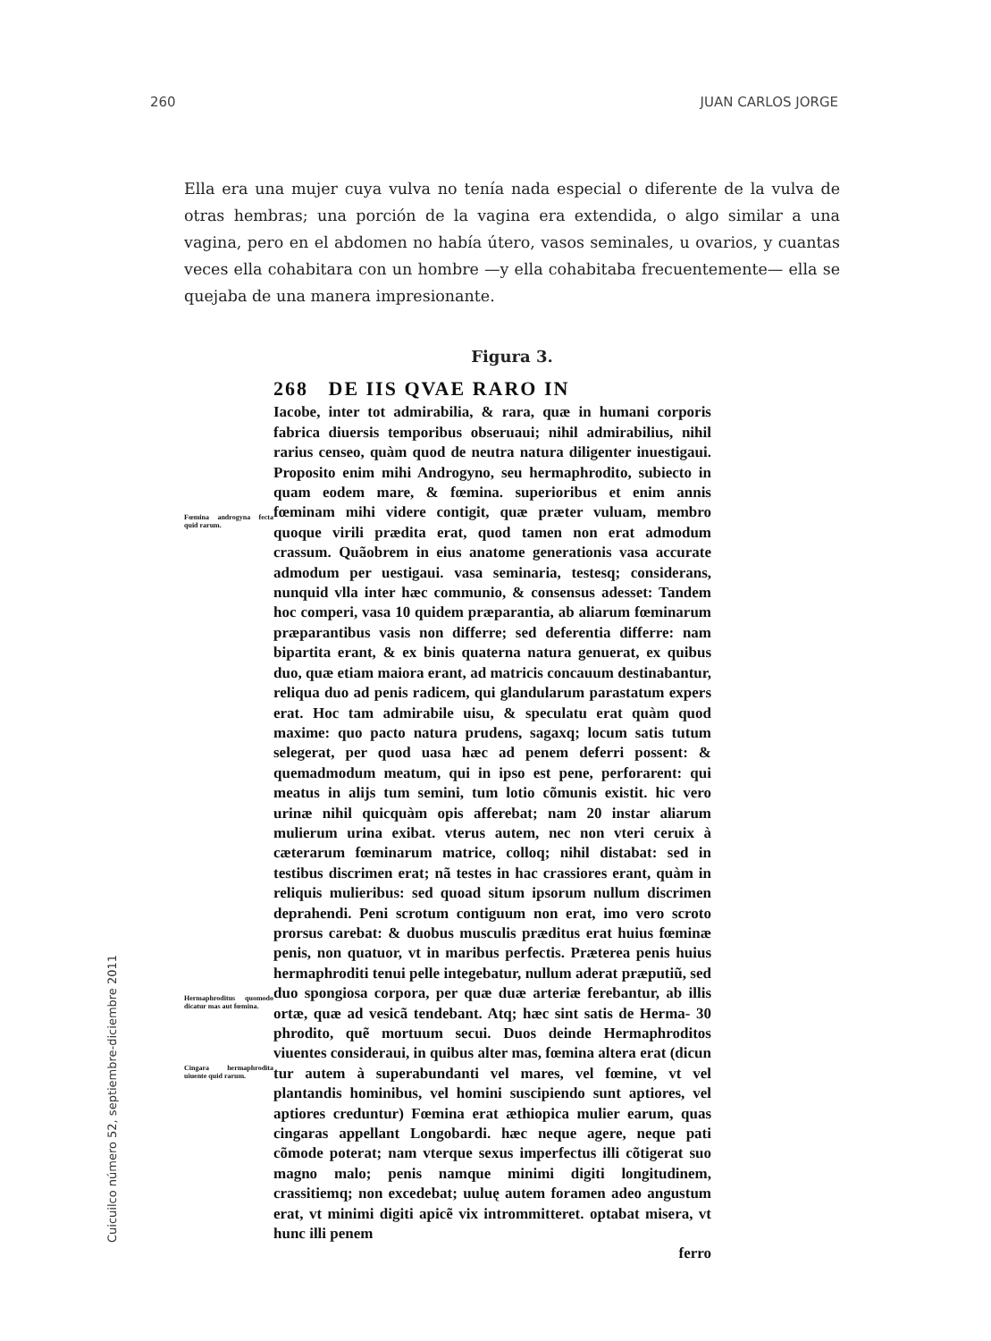260 JUAN CARLOS JORGE
Ella era una mujer cuya vulva no tenía nada especial o diferente de la vulva de otras hembras; una porción de la vagina era extendida, o algo similar a una vagina, pero en el abdomen no había útero, vasos seminales, u ovarios, y cuantas veces ella cohabitara con un hombre —y ella cohabitaba frecuentemente— ella se quejaba de una manera impresionante.
Figura 3.
Fœmina androgyna fecta quid rarum.
Hermaphroditus quomodo dicatur mas aut fœmina.
Cingara hermaphrodita uiuente quid rarum.
268 DE IIS QVAE RARO IN
Iacobe, inter tot admirabilia, & rara, quæ in humani corporis fabrica diuersis temporibus obseruaui; nihil admirabilius, nihil rarius censeo, quàm quod de neutra natura diligenter inuestigaui. Proposito enim mihi Androgyno, seu hermaphrodito, subiecto in quam eodem mare, & fœmina. superioribus et enim annis fœminam mihi videre contigit, quæ præter vuluam, membro quoque virili prædita erat, quod tamen non erat admodum crassum. Quãobrem in eius anatome generationis vasa accurate admodum per uestigaui. vasa seminaria, testesq; considerans, nunquid vlla inter hæc communio, & consensus adesset: Tandem hoc comperi, vasa 10 quidem præparantia, ab aliarum fœminarum præparantibus vasis non differre; sed deferentia differre: nam bipartita erant, & ex binis quaterna natura genuerat, ex quibus duo, quæ etiam maiora erant, ad matricis concauum destinabantur, reliqua duo ad penis radicem, qui glandularum parastatum expers erat. Hoc tam admirabile uisu, & speculatu erat quàm quod maxime: quo pacto natura prudens, sagaxq; locum satis tutum selegerat, per quod uasa hæc ad penem deferri possent: & quemadmodum meatum, qui in ipso est pene, perforarent: qui meatus in alijs tum semini, tum lotio cõmunis existit. hic vero urinæ nihil quicquàm opis afferebat; nam 20 instar aliarum mulierum urina exibat. vterus autem, nec non vteri ceruix à cæterarum fœminarum matrice, colloq; nihil distabat: sed in testibus discrimen erat; nã testes in hac crassiores erant, quàm in reliquis mulieribus: sed quoad situm ipsorum nullum discrimen deprahendi. Peni scrotum contiguum non erat, imo vero scroto prorsus carebat: & duobus musculis præditus erat huius fœminæ penis, non quatuor, vt in maribus perfectis. Præterea penis huius hermaphroditi tenui pelle integebatur, nullum aderat præputiũ, sed duo spongiosa corpora, per quæ duæ arteriæ ferebantur, ab illis ortæ, quæ ad vesicã tendebant. Atq; hæc sint satis de Herma- 30 phrodito, quẽ mortuum secui. Duos deinde Hermaphroditos viuentes consideraui, in quibus alter mas, fœmina altera erat (dicun tur autem à superabundanti vel mares, vel fœmine, vt vel plantandis hominibus, vel homini suscipiendo sunt aptiores, vel aptiores creduntur) Fœmina erat æthiopica mulier earum, quas cingaras appellant Longobardi. hæc neque agere, neque pati cõmode poterat; nam vterque sexus imperfectus illi cõtigerat suo magno malo; penis namque minimi digiti longitudinem, crassitiemq; non excedebat; uuluę autem foramen adeo angustum erat, vt minimi digiti apicẽ vix intrommitteret. optabat misera, vt hunc illi penem
ferro
Cuicuilco número 52, septiembre-diciembre 2011